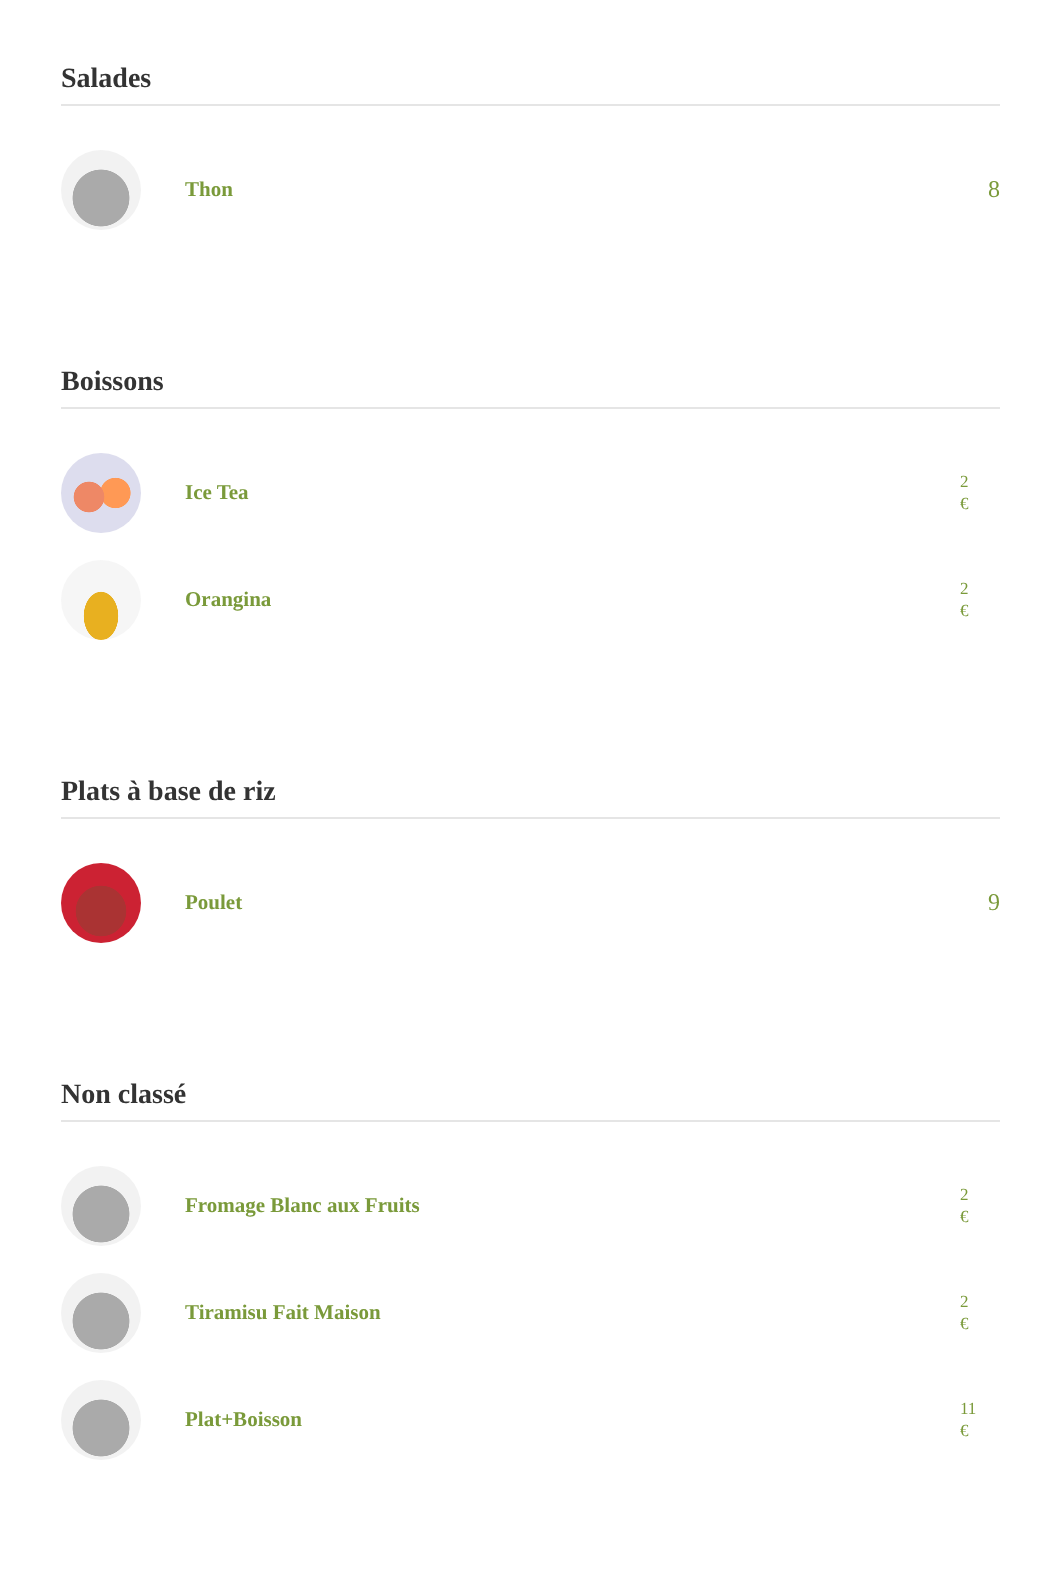Salades
Thon 8
Boissons
Ice Tea
2
€
Orangina
2
€
Plats à base de riz
Poulet 9
Non classé
Fromage Blanc aux Fruits
2
€
Tiramisu Fait Maison
2
€
Plat+Boisson
11
€